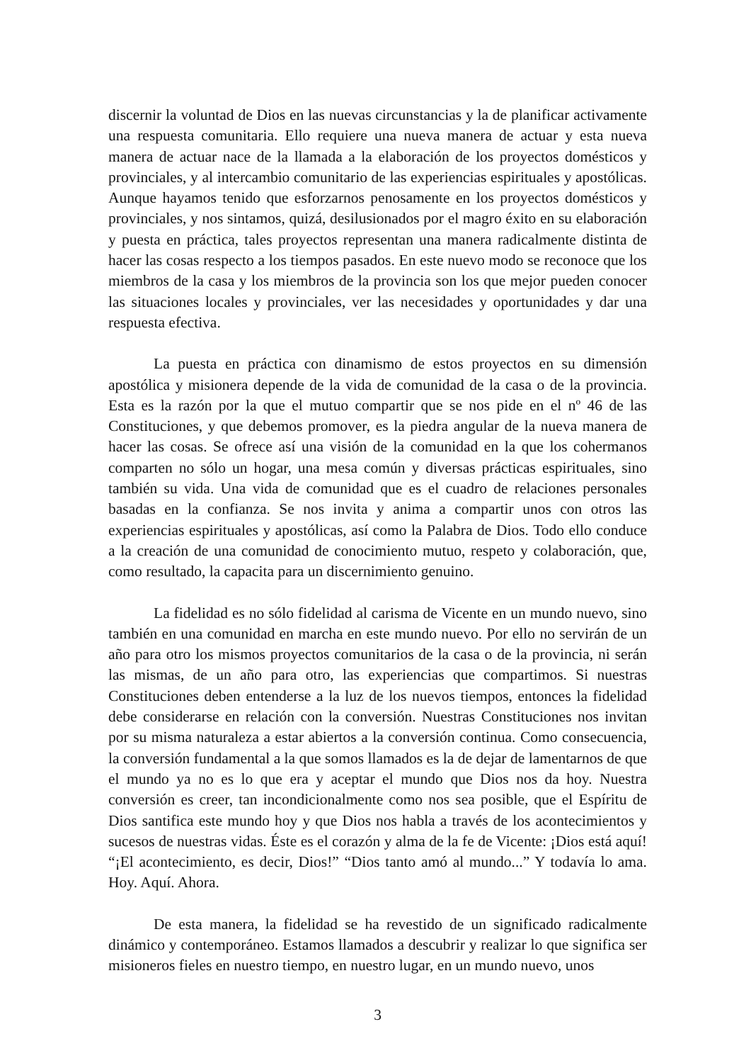discernir la voluntad de Dios en las nuevas circunstancias y la de planificar activamente una respuesta comunitaria. Ello requiere una nueva manera de actuar y esta nueva manera de actuar nace de la llamada a la elaboración de los proyectos domésticos y provinciales, y al intercambio comunitario de las experiencias espirituales y apostólicas. Aunque hayamos tenido que esforzarnos penosamente en los proyectos domésticos y provinciales, y nos sintamos, quizá, desilusionados por el magro éxito en su elaboración y puesta en práctica, tales proyectos representan una manera radicalmente distinta de hacer las cosas respecto a los tiempos pasados. En este nuevo modo se reconoce que los miembros de la casa y los miembros de la provincia son los que mejor pueden conocer las situaciones locales y provinciales, ver las necesidades y oportunidades y dar una respuesta efectiva.
La puesta en práctica con dinamismo de estos proyectos en su dimensión apostólica y misionera depende de la vida de comunidad de la casa o de la provincia. Esta es la razón por la que el mutuo compartir que se nos pide en el nº 46 de las Constituciones, y que debemos promover, es la piedra angular de la nueva manera de hacer las cosas. Se ofrece así una visión de la comunidad en la que los cohermanos comparten no sólo un hogar, una mesa común y diversas prácticas espirituales, sino también su vida. Una vida de comunidad que es el cuadro de relaciones personales basadas en la confianza. Se nos invita y anima a compartir unos con otros las experiencias espirituales y apostólicas, así como la Palabra de Dios. Todo ello conduce a la creación de una comunidad de conocimiento mutuo, respeto y colaboración, que, como resultado, la capacita para un discernimiento genuino.
La fidelidad es no sólo fidelidad al carisma de Vicente en un mundo nuevo, sino también en una comunidad en marcha en este mundo nuevo. Por ello no servirán de un año para otro los mismos proyectos comunitarios de la casa o de la provincia, ni serán las mismas, de un año para otro, las experiencias que compartimos. Si nuestras Constituciones deben entenderse a la luz de los nuevos tiempos, entonces la fidelidad debe considerarse en relación con la conversión. Nuestras Constituciones nos invitan por su misma naturaleza a estar abiertos a la conversión continua. Como consecuencia, la conversión fundamental a la que somos llamados es la de dejar de lamentarnos de que el mundo ya no es lo que era y aceptar el mundo que Dios nos da hoy. Nuestra conversión es creer, tan incondicionalmente como nos sea posible, que el Espíritu de Dios santifica este mundo hoy y que Dios nos habla a través de los acontecimientos y sucesos de nuestras vidas. Éste es el corazón y alma de la fe de Vicente: ¡Dios está aquí! “¡El acontecimiento, es decir, Dios!” “Dios tanto amó al mundo...” Y todavía lo ama. Hoy. Aquí. Ahora.
De esta manera, la fidelidad se ha revestido de un significado radicalmente dinámico y contemporáneo. Estamos llamados a descubrir y realizar lo que significa ser misioneros fieles en nuestro tiempo, en nuestro lugar, en un mundo nuevo, unos
3